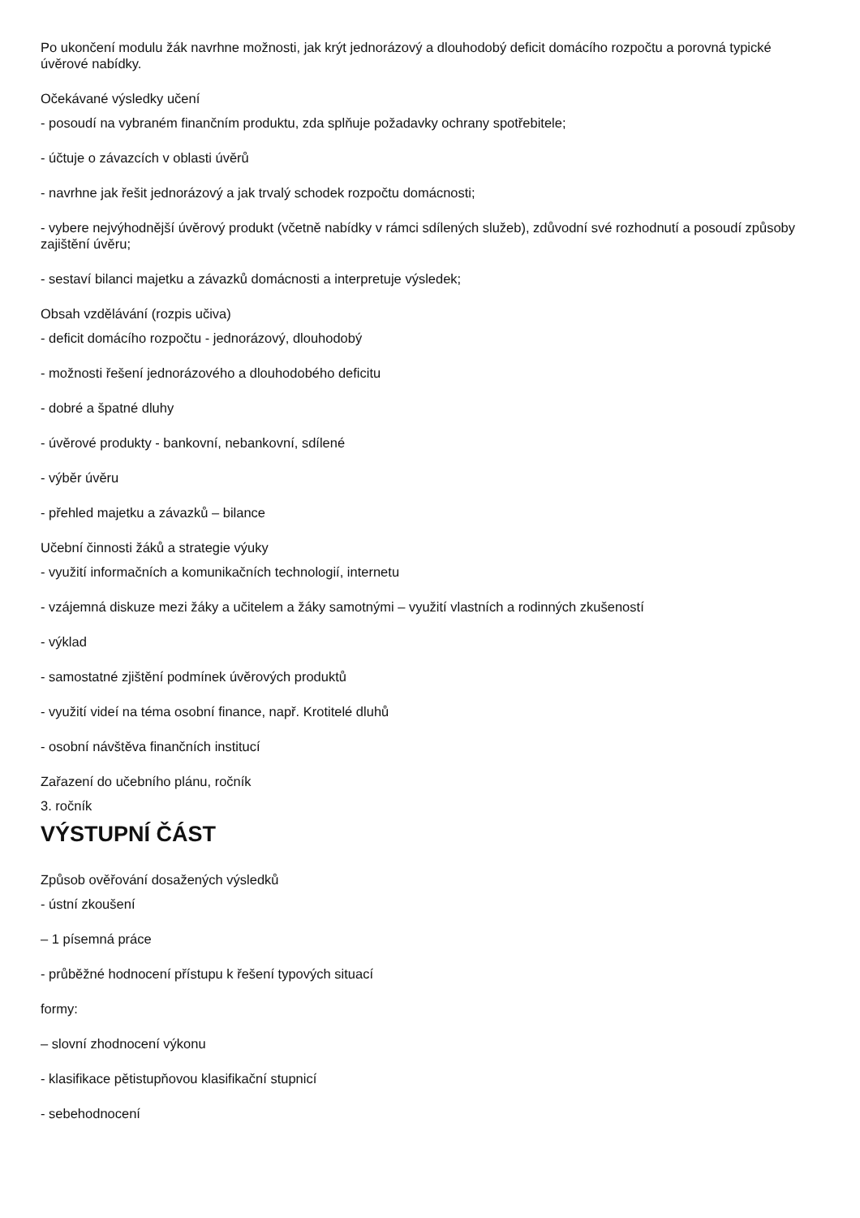Po ukončení modulu žák navrhne možnosti, jak krýt jednorázový a dlouhodobý deficit domácího rozpočtu a porovná typické úvěrové nabídky.
Očekávané výsledky učení
- posoudí na vybraném finančním produktu, zda splňuje požadavky ochrany spotřebitele;
- účtuje o závazcích v oblasti úvěrů
- navrhne jak řešit jednorázový a jak trvalý schodek rozpočtu domácnosti;
- vybere nejvýhodnější úvěrový produkt (včetně nabídky v rámci sdílených služeb), zdůvodní své rozhodnutí a posoudí způsoby zajištění úvěru;
- sestaví bilanci majetku a závazků domácnosti a interpretuje výsledek;
Obsah vzdělávání (rozpis učiva)
- deficit domácího rozpočtu - jednorázový, dlouhodobý
- možnosti řešení jednorázového a dlouhodobého deficitu
- dobré a špatné dluhy
- úvěrové produkty - bankovní, nebankovní, sdílené
- výběr úvěru
- přehled majetku a závazků – bilance
Učební činnosti žáků a strategie výuky
- využití informačních a komunikačních technologií, internetu
- vzájemná diskuze mezi žáky a učitelem a žáky samotnými – využití vlastních a rodinných zkušeností
- výklad
- samostatné zjištění podmínek úvěrových produktů
- využití videí na téma osobní finance, např. Krotitelé dluhů
- osobní návštěva finančních institucí
Zařazení do učebního plánu, ročník
3. ročník
VÝSTUPNÍ ČÁST
Způsob ověřování dosažených výsledků
- ústní zkoušení
– 1 písemná práce
- průběžné hodnocení přístupu k řešení typových situací
formy:
– slovní zhodnocení výkonu
- klasifikace pětistupňovou klasifikační stupnicí
- sebehodnocení